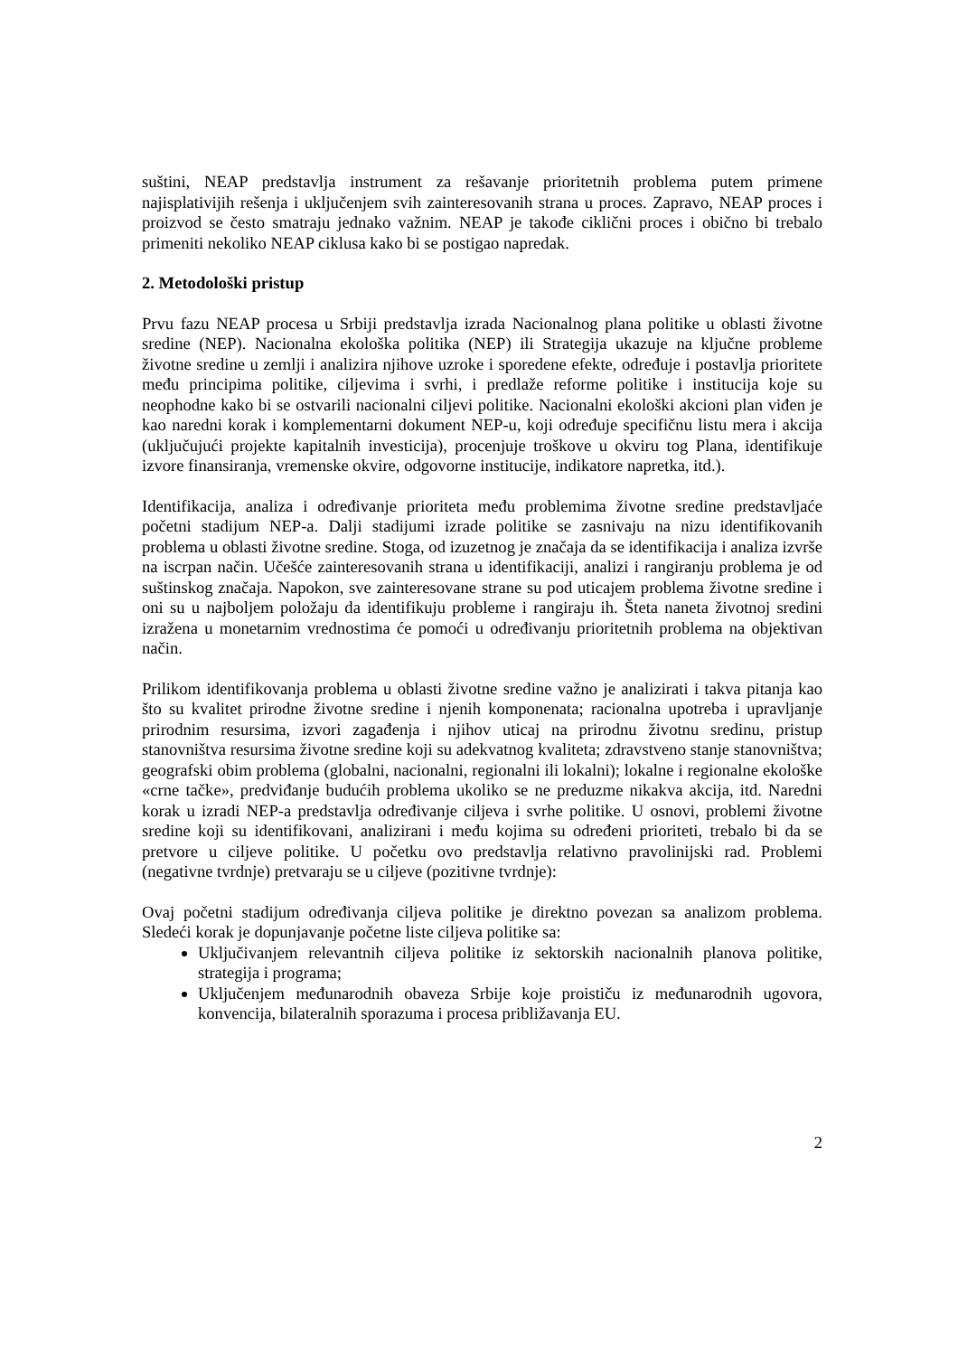suštini, NEAP predstavlja instrument za rešavanje prioritetnih problema putem primene najisplativijih rešenja i uključenjem svih zainteresovanih strana u proces. Zapravo, NEAP proces i proizvod se često smatraju jednako važnim. NEAP je takođe ciklični proces i obično bi trebalo primeniti nekoliko NEAP ciklusa kako bi se postigao napredak.
2. Metodološki pristup
Prvu fazu NEAP procesa u Srbiji predstavlja izrada Nacionalnog plana politike u oblasti životne sredine (NEP). Nacionalna ekološka politika (NEP) ili Strategija ukazuje na ključne probleme životne sredine u zemlji i analizira njihove uzroke i sporedene efekte, određuje i postavlja prioritete među principima politike, ciljevima i svrhi, i predlaže reforme politike i institucija koje su neophodne kako bi se ostvarili nacionalni ciljevi politike. Nacionalni ekološki akcioni plan viđen je kao naredni korak i komplementarni dokument NEP-u, koji određuje specifičnu listu mera i akcija (uključujući projekte kapitalnih investicija), procenjuje troškove u okviru tog Plana, identifikuje izvore finansiranja, vremenske okvire, odgovorne institucije, indikatore napretka, itd.).
Identifikacija, analiza i određivanje prioriteta među problemima životne sredine predstavljaće početni stadijum NEP-a. Dalji stadijumi izrade politike se zasnivaju na nizu identifikovanih problema u oblasti životne sredine. Stoga, od izuzetnog je značaja da se identifikacija i analiza izvrše na iscrpan način. Učešće zainteresovanih strana u identifikaciji, analizi i rangiranju problema je od suštinskog značaja. Napokon, sve zainteresovane strane su pod uticajem problema životne sredine i oni su u najboljem položaju da identifikuju probleme i rangiraju ih. Šteta naneta životnoj sredini izražena u monetarnim vrednostima će pomoći u određivanju prioritetnih problema na objektivan način.
Prilikom identifikovanja problema u oblasti životne sredine važno je analizirati i takva pitanja kao što su kvalitet prirodne životne sredine i njenih komponenata; racionalna upotreba i upravljanje prirodnim resursima, izvori zagađenja i njihov uticaj na prirodnu životnu sredinu, pristup stanovništva resursima životne sredine koji su adekvatnog kvaliteta; zdravstveno stanje stanovništva; geografski obim problema (globalni, nacionalni, regionalni ili lokalni); lokalne i regionalne ekološke «crne tačke», predviđanje budućih problema ukoliko se ne preduzme nikakva akcija, itd. Naredni korak u izradi NEP-a predstavlja određivanje ciljeva i svrhe politike. U osnovi, problemi životne sredine koji su identifikovani, analizirani i među kojima su određeni prioriteti, trebalo bi da se pretvore u ciljeve politike. U početku ovo predstavlja relativno pravolinijski rad. Problemi (negativne tvrdnje) pretvaraju se u ciljeve (pozitivne tvrdnje):
Ovaj početni stadijum određivanja ciljeva politike je direktno povezan sa analizom problema. Sledeći korak je dopunjavanje početne liste ciljeva politike sa:
Uključivanjem relevantnih ciljeva politike iz sektorskih nacionalnih planova politike, strategija i programa;
Uključenjem međunarodnih obaveza Srbije koje proističu iz međunarodnih ugovora, konvencija, bilateralnih sporazuma i procesa približavanja EU.
2